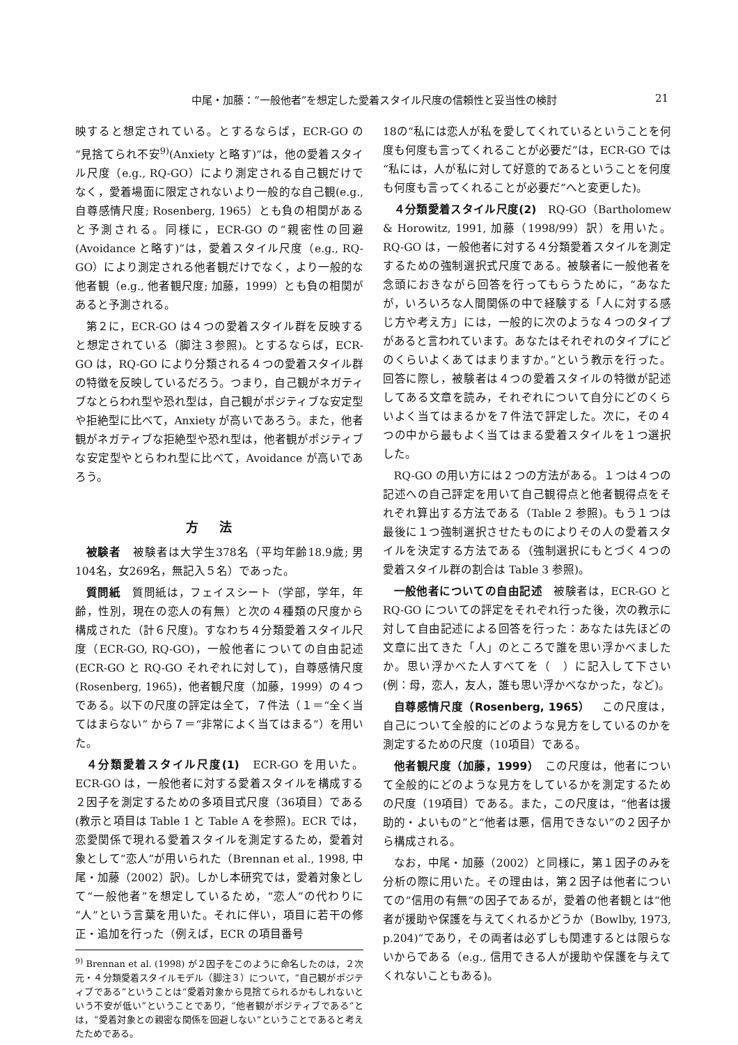中尾・加藤：“一般他者”を想定した愛着スタイル尺度の信頼性と妥当性の検討 21
映すると想定されている。とするならば，ECR-GO の“見捨てられ不安<sup>9)</sup>(Anxiety と略す)”は，他の愛着スタイル尺度（e.g., RQ-GO）により測定される自己観だけでなく，愛着場面に限定されないより一般的な自己観(e.g., 自尊感情尺度; Rosenberg, 1965）とも負の相関があると予測される。同様に，ECR-GO の“親密性の回避(Avoidance と略す)”は，愛着スタイル尺度（e.g., RQ-GO）により測定される他者観だけでなく，より一般的な他者観（e.g., 他者観尺度; 加藤，1999）とも負の相関があると予測される。
第２に，ECR-GO は４つの愛着スタイル群を反映すると想定されている（脚注３参照)。とするならば，ECR-GO は，RQ-GO により分類される４つの愛着スタイル群の特徴を反映しているだろう。つまり，自己観がネガティブなとらわれ型や恐れ型は，自己観がポジティブな安定型や拒絶型に比べて，Anxiety が高いであろう。また，他者観がネガティブな拒絶型や恐れ型は，他者観がポジティブな安定型やとらわれ型に比べて，Avoidance が高いであろう。
方法
被験者　被験者は大学生378名（平均年齢18.9歳; 男104名，女269名，無記入５名）であった。
質問紙　質問紙は，フェイスシート（学部，学年，年齢，性別，現在の恋人の有無）と次の４種類の尺度から構成された（計６尺度)。すなわち４分類愛着スタイル尺度（ECR-GO, RQ-GO)，一般他者についての自由記述(ECR-GO と RQ-GO それぞれに対して)，自尊感情尺度(Rosenberg, 1965)，他者観尺度（加藤，1999）の４つである。以下の尺度の評定は全て，７件法（１＝“全く当てはまらない” から７＝“非常によく当てはまる”）を用いた。
４分類愛着スタイル尺度(1)　ECR-GO を用いた。ECR-GO は，一般他者に対する愛着スタイルを構成する２因子を測定するための多項目式尺度（36項目）である(教示と項目は Table 1 と Table A を参照)。ECR では，恋愛関係で現れる愛着スタイルを測定するため，愛着対象として“恋人”が用いられた（Brennan et al., 1998, 中尾・加藤（2002）訳)。しかし本研究では，愛着対象として“一般他者”を想定しているため，“恋人”の代わりに“人”という言葉を用いた。それに伴い，項目に若干の修正・追加を行った（例えば，ECR の項目番号
<sup>9)</sup> Brennan et al. (1998) が２因子をこのように命名したのは，２次元・４分類愛着スタイルモデル（脚注３）について，“自己観がポジティブである”ということは“愛着対象から見捨てられるかもしれないという不安が低い”ということであり，“他者観がポジティブである”とは，“愛着対象との親密な関係を回避しない”ということであると考えたためである。
18の“私には恋人が私を愛してくれているということを何度も何度も言ってくれることが必要だ”は，ECR-GO では“私には，人が私に対して好意的であるということを何度も何度も言ってくれることが必要だ”へと変更した)。
４分類愛着スタイル尺度(2)　RQ-GO（Bartholomew & Horowitz, 1991, 加藤（1998/99）訳）を用いた。RQ-GO は，一般他者に対する４分類愛着スタイルを測定するための強制選択式尺度である。被験者に一般他者を念頭におきながら回答を行ってもらうために，“あなたが，いろいろな人間関係の中で経験する「人に対する感じ方や考え方」には，一般的に次のような４つのタイプがあると言われています。あなたはそれぞれのタイプにどのくらいよくあてはまりますか。”という教示を行った。回答に際し，被験者は４つの愛着スタイルの特徴が記述してある文章を読み，それぞれについて自分にどのくらいよく当てはまるかを７件法で評定した。次に，その４つの中から最もよく当てはまる愛着スタイルを１つ選択した。
RQ-GO の用い方には２つの方法がある。１つは４つの記述への自己評定を用いて自己観得点と他者観得点をそれぞれ算出する方法である（Table 2 参照)。もう１つは最後に１つ強制選択させたものによりその人の愛着スタイルを決定する方法である（強制選択にもとづく４つの愛着スタイル群の割合は Table 3 参照)。
一般他者についての自由記述　被験者は，ECR-GO と RQ-GO についての評定をそれぞれ行った後，次の教示に対して自由記述による回答を行った：あなたは先ほどの文章に出てきた「人」のところで誰を思い浮かべましたか。思い浮かべた人すべてを（　）に記入して下さい(例：母，恋人，友人，誰も思い浮かべなかった，など)。
自尊感情尺度（Rosenberg, 1965）　この尺度は，自己について全般的にどのような見方をしているのかを測定するための尺度（10項目）である。
他者観尺度（加藤，1999）　この尺度は，他者について全般的にどのような見方をしているかを測定するための尺度（19項目）である。また，この尺度は，“他者は援助的・よいもの”と“他者は悪，信用できない”の２因子から構成される。
なお，中尾・加藤（2002）と同様に，第１因子のみを分析の際に用いた。その理由は，第２因子は他者についての“信用の有無”の因子であるが，愛着の他者観とは“他者が援助や保護を与えてくれるかどうか（Bowlby, 1973, p.204)”であり，その両者は必ずしも関連するとは限らないからである（e.g., 信用できる人が援助や保護を与えてくれないこともある)。